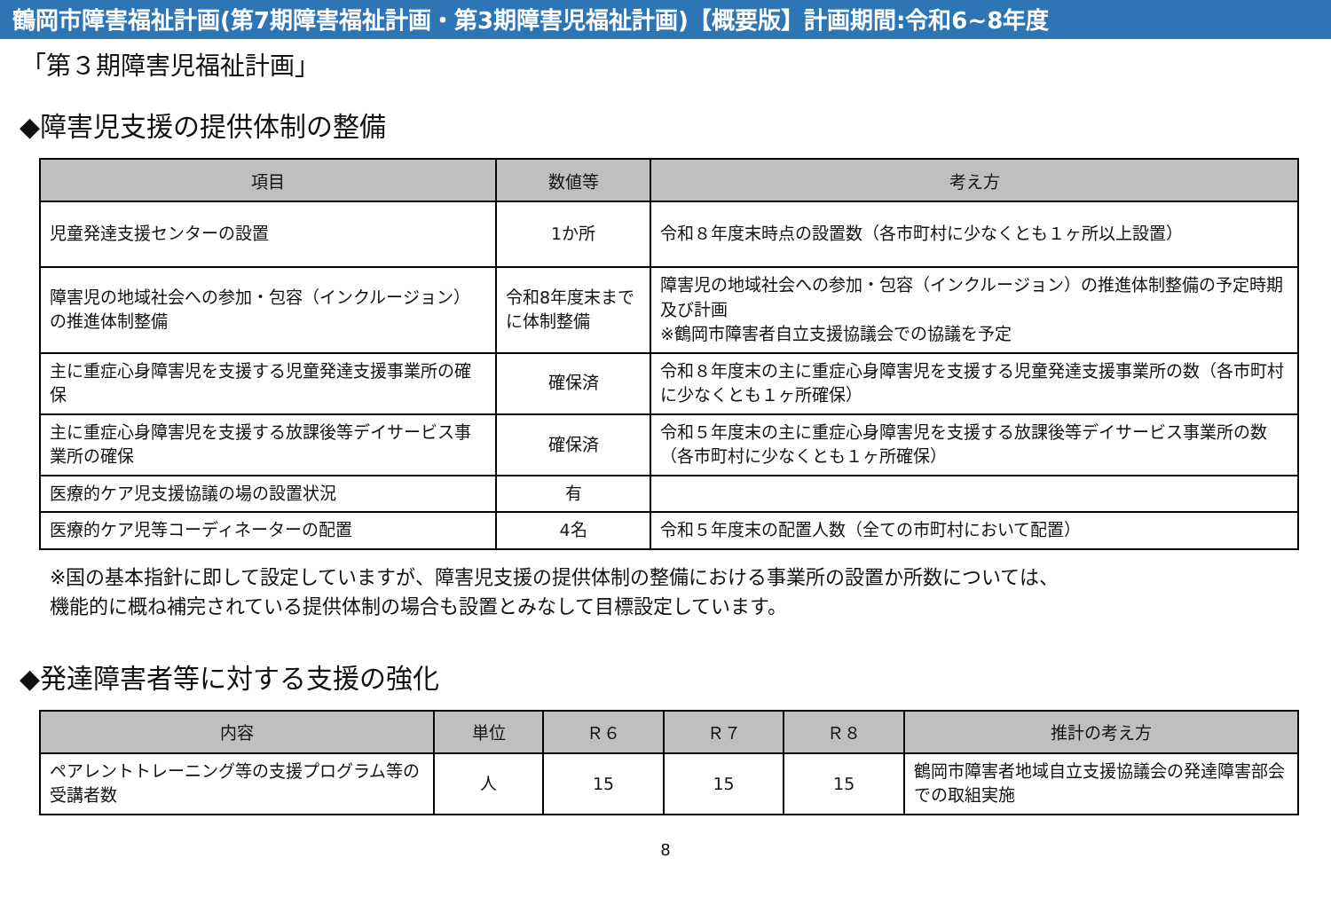鶴岡市障害福祉計画(第7期障害福祉計画・第3期障害児福祉計画)【概要版】計画期間:令和6~8年度
「第３期障害児福祉計画」
◆障害児支援の提供体制の整備
| 項目 | 数値等 | 考え方 |
| --- | --- | --- |
| 児童発達支援センターの設置 | 1か所 | 令和８年度末時点の設置数（各市町村に少なくとも１ヶ所以上設置） |
| 障害児の地域社会への参加・包容（インクルージョン）の推進体制整備 | 令和8年度末までに体制整備 | 障害児の地域社会への参加・包容（インクルージョン）の推進体制整備の予定時期及び計画 ※鶴岡市障害者自立支援協議会での協議を予定 |
| 主に重症心身障害児を支援する児童発達支援事業所の確保 | 確保済 | 令和８年度末の主に重症心身障害児を支援する児童発達支援事業所の数（各市町村に少なくとも１ヶ所確保） |
| 主に重症心身障害児を支援する放課後等デイサービス事業所の確保 | 確保済 | 令和５年度末の主に重症心身障害児を支援する放課後等デイサービス事業所の数（各市町村に少なくとも１ヶ所確保） |
| 医療的ケア児支援協議の場の設置状況 | 有 | |
| 医療的ケア児等コーディネーターの配置 | 4名 | 令和５年度末の配置人数（全ての市町村において配置） |
※国の基本指針に即して設定していますが、障害児支援の提供体制の整備における事業所の設置か所数については、
機能的に概ね補完されている提供体制の場合も設置とみなして目標設定しています。
◆発達障害者等に対する支援の強化
| 内容 | 単位 | Ｒ６ | Ｒ７ | Ｒ８ | 推計の考え方 |
| --- | --- | --- | --- | --- | --- |
| ペアレントトレーニング等の支援プログラム等の受講者数 | 人 | 15 | 15 | 15 | 鶴岡市障害者地域自立支援協議会の発達障害部会での取組実施 |
8